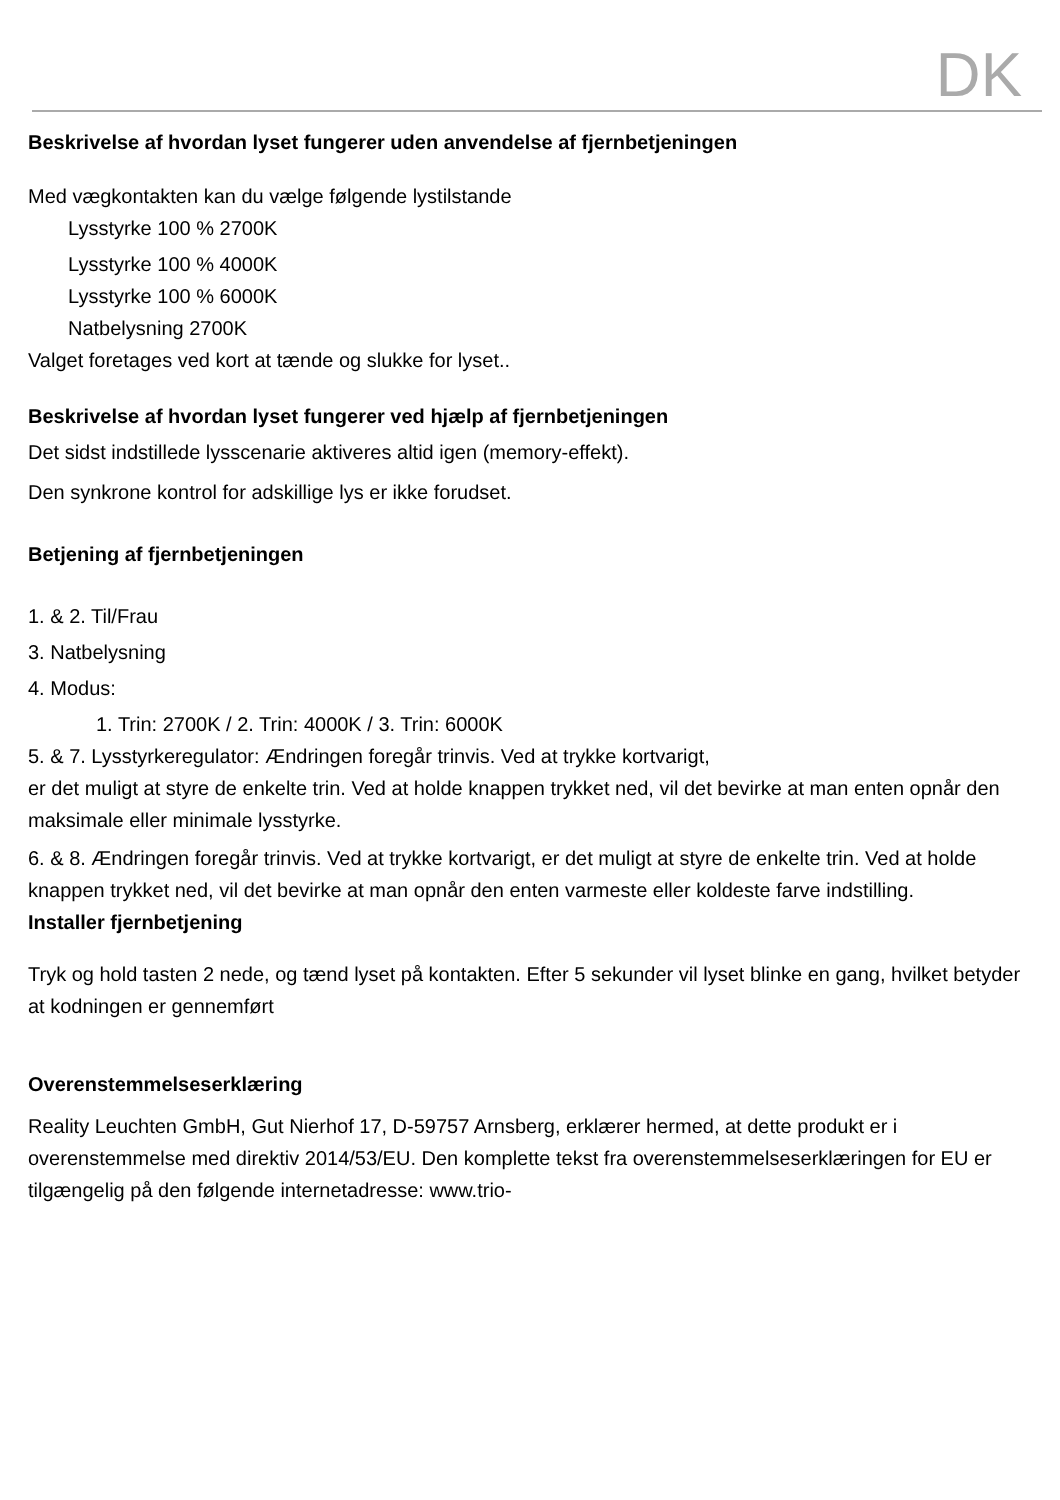DK
Beskrivelse af hvordan lyset fungerer uden anvendelse af fjernbetjeningen
Med vægkontakten kan du vælge følgende lystilstande
Lysstyrke 100 % 2700K
Lysstyrke 100 % 4000K
Lysstyrke 100 % 6000K
Natbelysning 2700K
Valget foretages ved kort at tænde og slukke for lyset..
Beskrivelse af hvordan lyset fungerer ved hjælp af fjernbetjeningen
Det sidst indstillede lysscenarie aktiveres altid igen (memory-effekt).
Den synkrone kontrol for adskillige lys er ikke forudset.
Betjening af fjernbetjeningen
1. & 2. Til/Frau
3. Natbelysning
4. Modus:
1. Trin: 2700K / 2. Trin: 4000K / 3. Trin: 6000K
5. & 7. Lysstyrkeregulator: Ændringen foregår trinvis. Ved at trykke kortvarigt,
er det muligt at styre de enkelte trin. Ved at holde knappen trykket ned, vil det bevirke at man enten opnår den maksimale eller minimale lysstyrke.
6. & 8. Ændringen foregår trinvis. Ved at trykke kortvarigt, er det muligt at styre de enkelte trin. Ved at holde knappen trykket ned, vil det bevirke at man opnår den enten varmeste eller koldeste farve indstilling.
Installer fjernbetjening
Tryk og hold tasten 2 nede, og tænd lyset på kontakten. Efter 5 sekunder vil lyset blinke en gang, hvilket betyder at kodningen er gennemført
Overenstemmelseserklæring
Reality Leuchten GmbH, Gut Nierhof 17, D-59757 Arnsberg, erklærer hermed, at dette produkt er i overenstemmelse med direktiv 2014/53/EU. Den komplette tekst fra overenstemmelseserklæringen for EU er tilgængelig på den følgende internetadresse: www.trio-